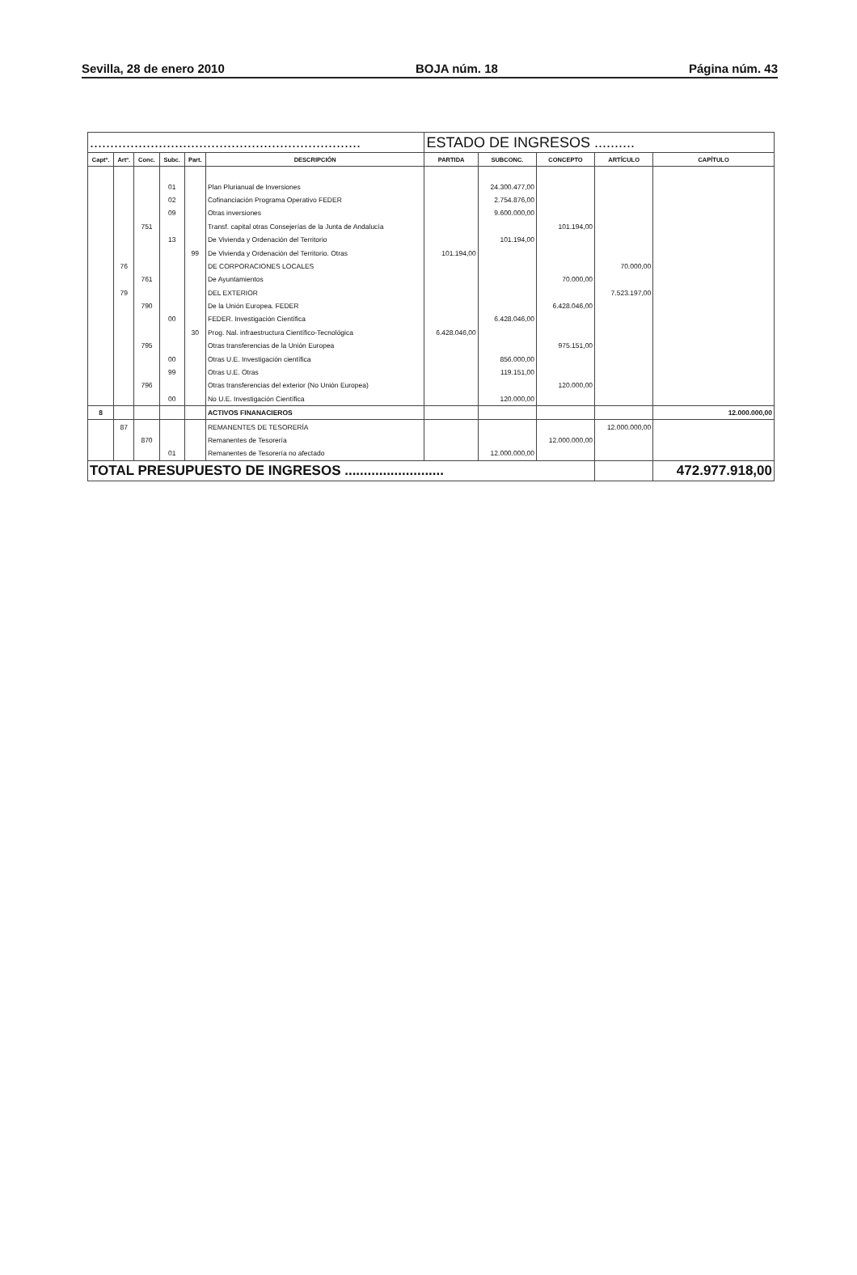Sevilla, 28 de enero 2010 BOJA núm. 18 Página núm. 43
| ................................................................... | | | | | | ESTADO DE INGRESOS .......... | | | | |
| Captº. | Artº. | Conc. | Subc. | Part. | DESCRIPCIÓN | PARTIDA | SUBCONC. | CONCEPTO | ARTÍCULO | CAPÍTULO |
| | | | 01 | | Plan Plurianual de Inversiones | | 24.300.477,00 | | | |
| | | | 02 | | Cofinanciación Programa Operativo FEDER | | 2.754.876,00 | | | |
| | | | 09 | | Otras inversiones | | 9.600.000,00 | | | |
| | | 751 | | | Transf. capital otras Consejerías de la Junta de Andalucía | | | 101.194,00 | | |
| | | | 13 | | De Vivienda y Ordenación del Territorio | | 101.194,00 | | | |
| | | | | 99 | De Vivienda y Ordenación del Territorio. Otras | 101.194,00 | | | | |
| | 76 | | | | DE CORPORACIONES LOCALES | | | | 70.000,00 | |
| | | 761 | | | De Ayuntamientos | | | 70.000,00 | | |
| | 79 | | | | DEL EXTERIOR | | | | 7.523.197,00 | |
| | | 790 | | | De la Unión Europea. FEDER | | | 6.428.046,00 | | |
| | | | 00 | | FEDER. Investigación Científica | | 6.428.046,00 | | | |
| | | | | 30 | Prog. Nal. infraestructura Científico-Tecnológica | 6.428.046,00 | | | | |
| | | 795 | | | Otras transferencias de la Unión Europea | | | 975.151,00 | | |
| | | | 00 | | Otras U.E. Investigación científica | | 856.000,00 | | | |
| | | | 99 | | Otras U.E. Otras | | 119.151,00 | | | |
| | | 796 | | | Otras transferencias del exterior (No Unión Europea) | | | 120.000,00 | | |
| | | | 00 | | No U.E. Investigación Científica | | 120.000,00 | | | |
| 8 | | | | | ACTIVOS FINANACIEROS | | | | | 12.000.000,00 |
| | 87 | | | | REMANENTES DE TESORERÍA | | | | 12.000.000,00 | |
| | | 870 | | | Remanentes de Tesorería | | | 12.000.000,00 | | |
| | | | 01 | | Remanentes de Tesorería no afectado | | 12.000.000,00 | | | |
| TOTAL PRESUPUESTO DE INGRESOS .......................... | | | | | | | | | | 472.977.918,00 |